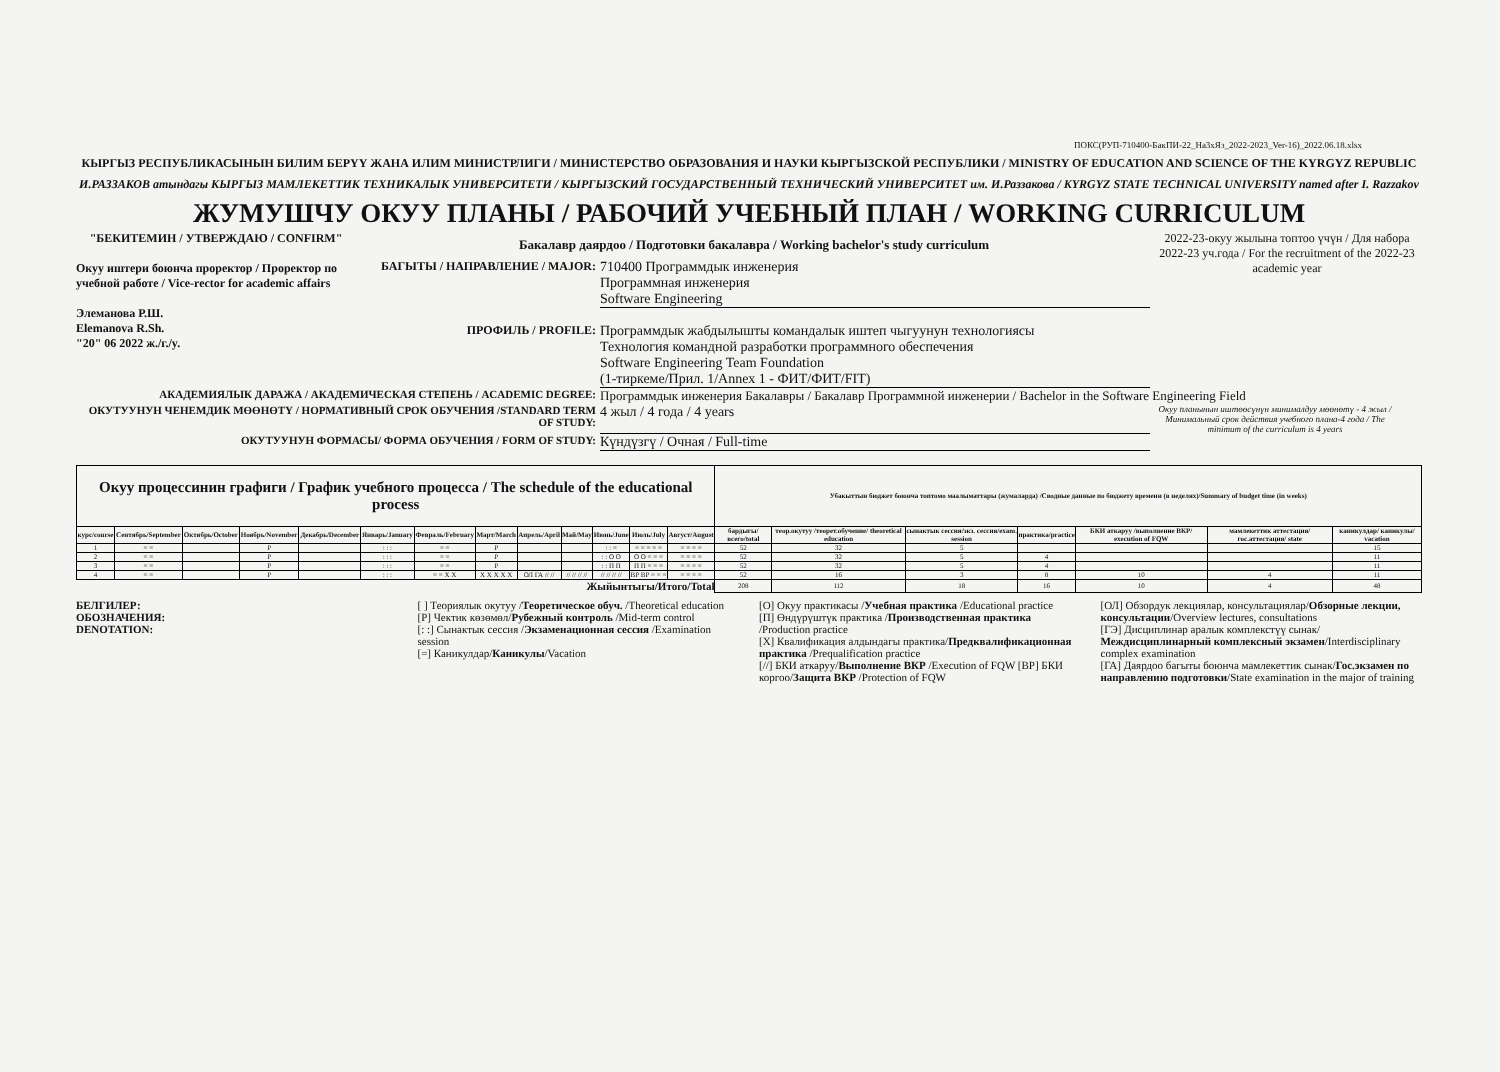ПОКС(РУП-710400-БакПИ-22_На3хЯз_2022-2023_Ver-16)_2022.06.18.xlsx
КЫРГЫЗ РЕСПУБЛИКАСЫНЫН БИЛИМ БЕРҮҮ ЖАНА ИЛИМ МИНИСТРЛИГИ / МИНИСТЕРСТВО ОБРАЗОВАНИЯ И НАУКИ КЫРГЫЗСКОЙ РЕСПУБЛИКИ / MINISTRY OF EDUCATION AND SCIENCE OF THE KYRGYZ REPUBLIC
И.РАЗЗАКОВ атындагы КЫРГЫЗ МАМЛЕКЕТТИК ТЕХНИКАЛЫК УНИВЕРСИТЕТИ / КЫРГЫЗСКИЙ ГОСУДАРСТВЕННЫЙ ТЕХНИЧЕСКИЙ УНИВЕРСИТЕТ им. И.Раззакова / KYRGYZ STATE TECHNICAL UNIVERSITY named after I. Razzakov
ЖУМУШЧУ ОКУУ ПЛАНЫ / РАБОЧИЙ УЧЕБНЫЙ ПЛАН / WORKING CURRICULUM
"БЕКИТЕМИН / УТВЕРЖДАЮ / CONFIRM"
Окуу иштери боюнча проректор / Проректор по учебной работе / Vice-rector for academic affairs
Элеманова Р.Ш.
Elemanova R.Sh.
"20" 06 2022 ж./г./y.
Бакалавр даярдоо / Подготовки бакалавра / Working bachelor's study curriculum
БАГЫТЫ / НАПРАВЛЕНИЕ / MAJOR: 710400 Программдык инженерия
Программная инженерия
Software Engineering
ПРОФИЛЬ / PROFILE: Программдык жабдылышты командалык иштеп чыгуунун технологиясы
Технология командной разработки программного обеспечения
Software Engineering Team Foundation
(1-тиркеме/Прил. 1/Annex 1 - ФИТ/ФИТ/FIT)
2022-23-окуу жылына топтоо үчүн / Для набора 2022-23 уч.года / For the recruitment of the 2022-23 academic year
АКАДЕМИЯЛЫК ДАРАЖА / АКАДЕМИЧЕСКАЯ СТЕПЕНЬ / ACADEMIC DEGREE: Программдык инженерия Бакалавры / Бакалавр Программной инженерии / Bachelor in the Software Engineering Field
ОКУТУУНУН ЧЕНЕМДИК МӨӨНӨТҮ / НОРМАТИВНЫЙ СРОК ОБУЧЕНИЯ /STANDARD TERM OF STUDY: 4 жыл / 4 года / 4 years Окуу планынын иштөөсүнүн минималдуу мөөнөтү - 4 жыл / Минимальный срок действия учебного плана-4 года / The minimum of the curriculum is 4 years
ОКУТУУНУН ФОРМАСЫ/ ФОРМА ОБУЧЕНИЯ / FORM OF STUDY: Күндүзгү / Очная / Full-time
| Окуу процессинин графиги / График учебного процесса / The schedule of the educational process | | | | | | | | | | | | | Убакыттын бюджет боюнча топтомо маалыматтары (жумаларда) /Сводные данные по бюджету времени (в неделях)/Summary of budget time (in weeks) | | | | | | |
| --- | --- | --- | --- | --- | --- | --- | --- | --- | --- | --- | --- | --- | --- | --- | --- | --- | --- | --- | --- |
| курс/course | Сентябрь/September | Октябрь/October | Ноябрь/November | Декабрь/December | Январь/January | Февраль/February | Март/March | Апрель/April | Май/May | Июнь/June | Июль/July | Август/August | бардыгы/всего/total | теор.окутуу /теорет.обучение/ theoretical education | сынактык сессия/экз. сессия/exam. session | практика/practice | БКИ аткаруу /выполнение ВКР/ execution of FQW | мамлекеттик аттестация/ гос.аттестация/ state | каникулдар/ каникулы/ vacation |
| 1 | = = | | Р | | : : : | = = | Р | | | : : = | = = = = = | = = = = | 52 | 32 | 5 | | | | 15 |
| 2 | = = | | Р | | : : : | = = | Р | | | : : О О | О О = = = | = = = = | 52 | 32 | 5 | 4 | | | 11 |
| 3 | = = | | Р | | : : : | = = | Р | | | : : П П | П П = = = | = = = = | 52 | 32 | 5 | 4 | | | 11 |
| 4 | = = | | Р | | : : : | = = Х Х | Х Х Х Х Х | ОЛ ГА // // | // // // // | // // // // | ВР ВР = = = | = = = = | 52 | 16 | 3 | 8 | 10 | 4 | 11 |
| Жыйынтыгы/Итого/Total | | | | | | | | | | | | | 208 | 112 | 18 | 16 | 10 | 4 | 48 |
БЕЛГИЛЕР:
ОБОЗНАЧЕНИЯ:
DENOTATION:
[ ] Теориялык окутуу /Теоретическое обуч. /Theoretical education
[Р] Чектик көзөмөл/Рубежный контроль /Mid-term control
[: :] Сынактык сессия /Экзаменационная сессия /Examination session
[=] Каникулдар/Каникулы/Vacation
[О] Окуу практикасы /Учебная практика /Educational practice
[П] Өндүрүштүк практика /Производственная практика /Production practice
[Х] Квалификация алдындагы практика/Предквалификационная практика /Prequalification practice
[//] БКИ аткаруу/Выполнение ВКР /Execution of FQW [ВР] БКИ коргоо/Защита ВКР /Protection of FQW
[ОЛ] Обзордук лекциялар, консультациялар/Обзорные лекции, консультации/Overview lectures, consultations
[ГЭ] Дисциплинар аралык комплекстүү сынак/Междисциплинарный комплексный экзамен/Interdisciplinary complex examination
[ГА] Даярдоо багыты боюнча мамлекеттик сынак/Гос.экзамен по направлению подготовки/State examination in the major of training